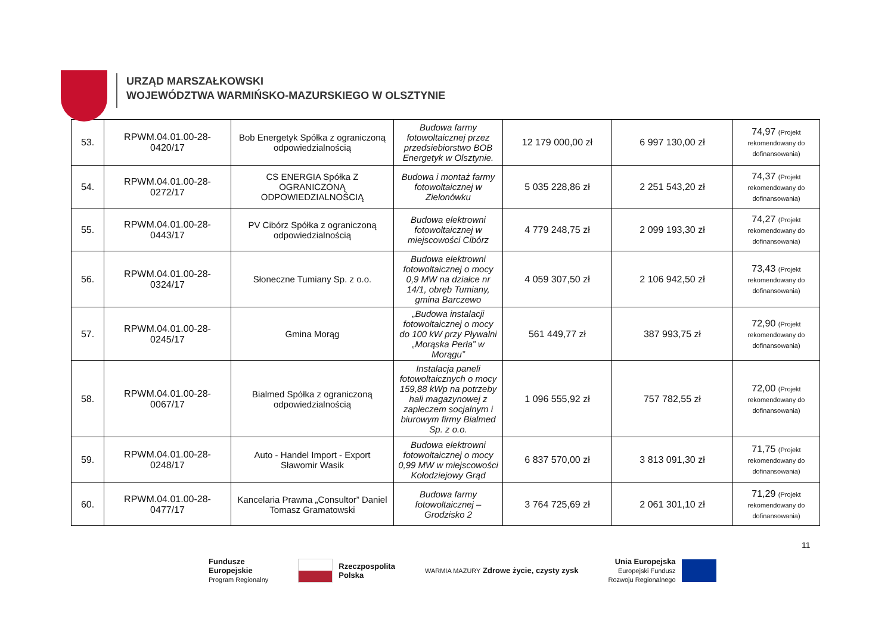URZĄD MARSZAŁKOWSKI
WOJEWÓDZTWA WARMIŃSKO-MAZURSKIEGO W OLSZTYNIE
| 53. | RPWM.04.01.00-28-0420/17 | Bob Energetyk Spółka z ograniczoną odpowiedzialnością | Budowa farmy fotowoltaicznej przez przedsiebiorstwo BOB Energetyk w Olsztynie. | 12 179 000,00 zł | 6 997 130,00 zł | 74,97 (Projekt rekomendowany do dofinansowania) |
| 54. | RPWM.04.01.00-28-0272/17 | CS ENERGIA Spółka Z OGRANICZONĄ ODPOWIEDZIALNOŚCIĄ | Budowa i montaż farmy fotowoltaicznej w Zielonówku | 5 035 228,86 zł | 2 251 543,20 zł | 74,37 (Projekt rekomendowany do dofinansowania) |
| 55. | RPWM.04.01.00-28-0443/17 | PV Cibórz Spółka z ograniczoną odpowiedzialnością | Budowa elektrowni fotowoltaicznej w miejscowości Cibórz | 4 779 248,75 zł | 2 099 193,30 zł | 74,27 (Projekt rekomendowany do dofinansowania) |
| 56. | RPWM.04.01.00-28-0324/17 | Słoneczne Tumiany Sp. z o.o. | Budowa elektrowni fotowoltaicznej o mocy 0,9 MW na działce nr 14/1, obręb Tumiany, gmina Barczewo | 4 059 307,50 zł | 2 106 942,50 zł | 73,43 (Projekt rekomendowany do dofinansowania) |
| 57. | RPWM.04.01.00-28-0245/17 | Gmina Morąg | „Budowa instalacji fotowoltaicznej o mocy do 100 kW przy Pływalni „Morąska Perła” w Morągu” | 561 449,77 zł | 387 993,75 zł | 72,90 (Projekt rekomendowany do dofinansowania) |
| 58. | RPWM.04.01.00-28-0067/17 | Bialmed Spółka z ograniczoną odpowiedzialnością | Instalacja paneli fotowoltaicznych o mocy 159,88 kWp na potrzeby hali magazynowej z zapleczem socjalnym i biurowym firmy Bialmed Sp. z o.o. | 1 096 555,92 zł | 757 782,55 zł | 72,00 (Projekt rekomendowany do dofinansowania) |
| 59. | RPWM.04.01.00-28-0248/17 | Auto - Handel Import - Export Sławomir Wasik | Budowa elektrowni fotowoltaicznej o mocy 0,99 MW w miejscowości Kołodziejowy Grąd | 6 837 570,00 zł | 3 813 091,30 zł | 71,75 (Projekt rekomendowany do dofinansowania) |
| 60. | RPWM.04.01.00-28-0477/17 | Kancelaria Prawna „Consultor” Daniel Tomasz Gramatowski | Budowa farmy fotowoltaicznej – Grodzisko 2 | 3 764 725,69 zł | 2 061 301,10 zł | 71,29 (Projekt rekomendowany do dofinansowania) |
11
Fundusze
Europejskie
Program Regionalny
Rzeczpospolita
Polska
WARMIA MAZURY Zdrowe życie, czysty zysk
Unia Europejska
Europejski Fundusz
Rozwoju Regionalnego